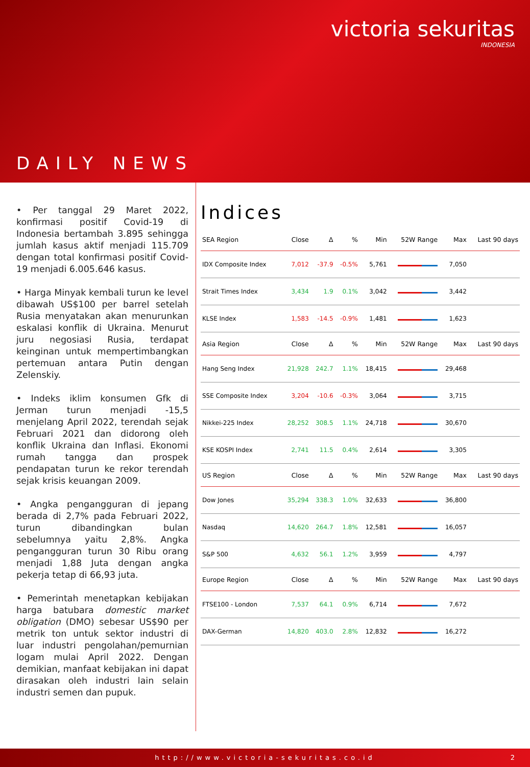victoria sekuritas
INDONESIA
DAILY NEWS
• Per tanggal 29 Maret 2022, konfirmasi positif Covid-19 di Indonesia bertambah 3.895 sehingga jumlah kasus aktif menjadi 115.709 dengan total konfirmasi positif Covid-19 menjadi 6.005.646 kasus.
• Harga Minyak kembali turun ke level dibawah US$100 per barrel setelah Rusia menyatakan akan menurunkan eskalasi konflik di Ukraina. Menurut juru negosiasi Rusia, terdapat keinginan untuk mempertimbangkan pertemuan antara Putin dengan Zelenskiy.
• Indeks iklim konsumen Gfk di Jerman turun menjadi -15,5 menjelang April 2022, terendah sejak Februari 2021 dan didorong oleh konflik Ukraina dan Inflasi. Ekonomi rumah tangga dan prospek pendapatan turun ke rekor terendah sejak krisis keuangan 2009.
• Angka pengangguran di jepang berada di 2,7% pada Februari 2022, turun dibandingkan bulan sebelumnya yaitu 2,8%. Angka pengangguran turun 30 Ribu orang menjadi 1,88 Juta dengan angka pekerja tetap di 66,93 juta.
• Pemerintah menetapkan kebijakan harga batubara domestic market obligation (DMO) sebesar US$90 per metrik ton untuk sektor industri di luar industri pengolahan/pemurnian logam mulai April 2022. Dengan demikian, manfaat kebijakan ini dapat dirasakan oleh industri lain selain industri semen dan pupuk.
Indices
| SEA Region | Close | Δ | % | Min | 52W Range | Max | Last 90 days |
| --- | --- | --- | --- | --- | --- | --- | --- |
| IDX Composite Index | 7,012 | -37.9 | -0.5% | 5,761 | | 7,050 | |
| Strait Times Index | 3,434 | 1.9 | 0.1% | 3,042 | | 3,442 | |
| KLSE Index | 1,583 | -14.5 | -0.9% | 1,481 | | 1,623 | |
| Asia Region | Close | Δ | % | Min | 52W Range | Max | Last 90 days |
| Hang Seng Index | 21,928 | 242.7 | 1.1% | 18,415 | | 29,468 | |
| SSE Composite Index | 3,204 | -10.6 | -0.3% | 3,064 | | 3,715 | |
| Nikkei-225 Index | 28,252 | 308.5 | 1.1% | 24,718 | | 30,670 | |
| KSE KOSPI Index | 2,741 | 11.5 | 0.4% | 2,614 | | 3,305 | |
| US Region | Close | Δ | % | Min | 52W Range | Max | Last 90 days |
| Dow Jones | 35,294 | 338.3 | 1.0% | 32,633 | | 36,800 | |
| Nasdaq | 14,620 | 264.7 | 1.8% | 12,581 | | 16,057 | |
| S&P 500 | 4,632 | 56.1 | 1.2% | 3,959 | | 4,797 | |
| Europe Region | Close | Δ | % | Min | 52W Range | Max | Last 90 days |
| FTSE100 - London | 7,537 | 64.1 | 0.9% | 6,714 | | 7,672 | |
| DAX-German | 14,820 | 403.0 | 2.8% | 12,832 | | 16,272 | |
http://www.victoria-sekuritas.co.id 2